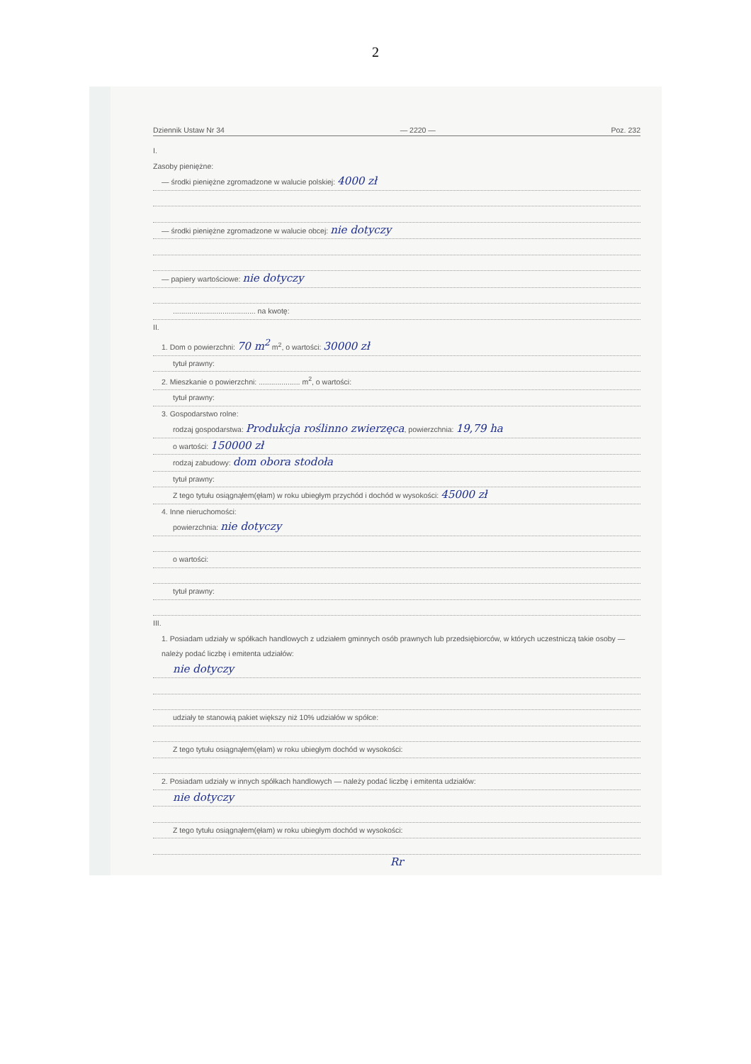2
Dziennik Ustaw Nr 34 — 2220 — Poz. 232
I.
Zasoby pieniężne:
— środki pieniężne zgromadzone w walucie polskiej: 4000 zł
— środki pieniężne zgromadzone w walucie obcej: nie dotyczy
— papiery wartościowe: nie dotyczy
........................................ na kwotę:
II.
1. Dom o powierzchni: 70 m<sup>2</sup> m<sup>2</sup>, o wartości: 30000 zł
tytuł prawny:
2. Mieszkanie o powierzchni: .................... m<sup>2</sup>, o wartości:
tytuł prawny:
3. Gospodarstwo rolne:
rodzaj gospodarstwa: Produkcja roślinno zwierzęca, powierzchnia: 19,79 ha
o wartości: 150000 zł
rodzaj zabudowy: dom obora stodoła
tytuł prawny:
Z tego tytułu osiągnąłem(ęłam) w roku ubiegłym przychód i dochód w wysokości: 45000 zł
4. Inne nieruchomości:
powierzchnia: nie dotyczy
o wartości:
tytuł prawny:
III.
1. Posiadam udziały w spółkach handlowych z udziałem gminnych osób prawnych lub przedsiębiorców, w których uczestniczą takie osoby — należy podać liczbę i emitenta udziałów:
nie dotyczy
udziały te stanowią pakiet większy niż 10% udziałów w spółce:
Z tego tytułu osiągnąłem(ęłam) w roku ubiegłym dochód w wysokości:
2. Posiadam udziały w innych spółkach handlowych — należy podać liczbę i emitenta udziałów:
nie dotyczy
Z tego tytułu osiągnąłem(ęłam) w roku ubiegłym dochód w wysokości:
Rr